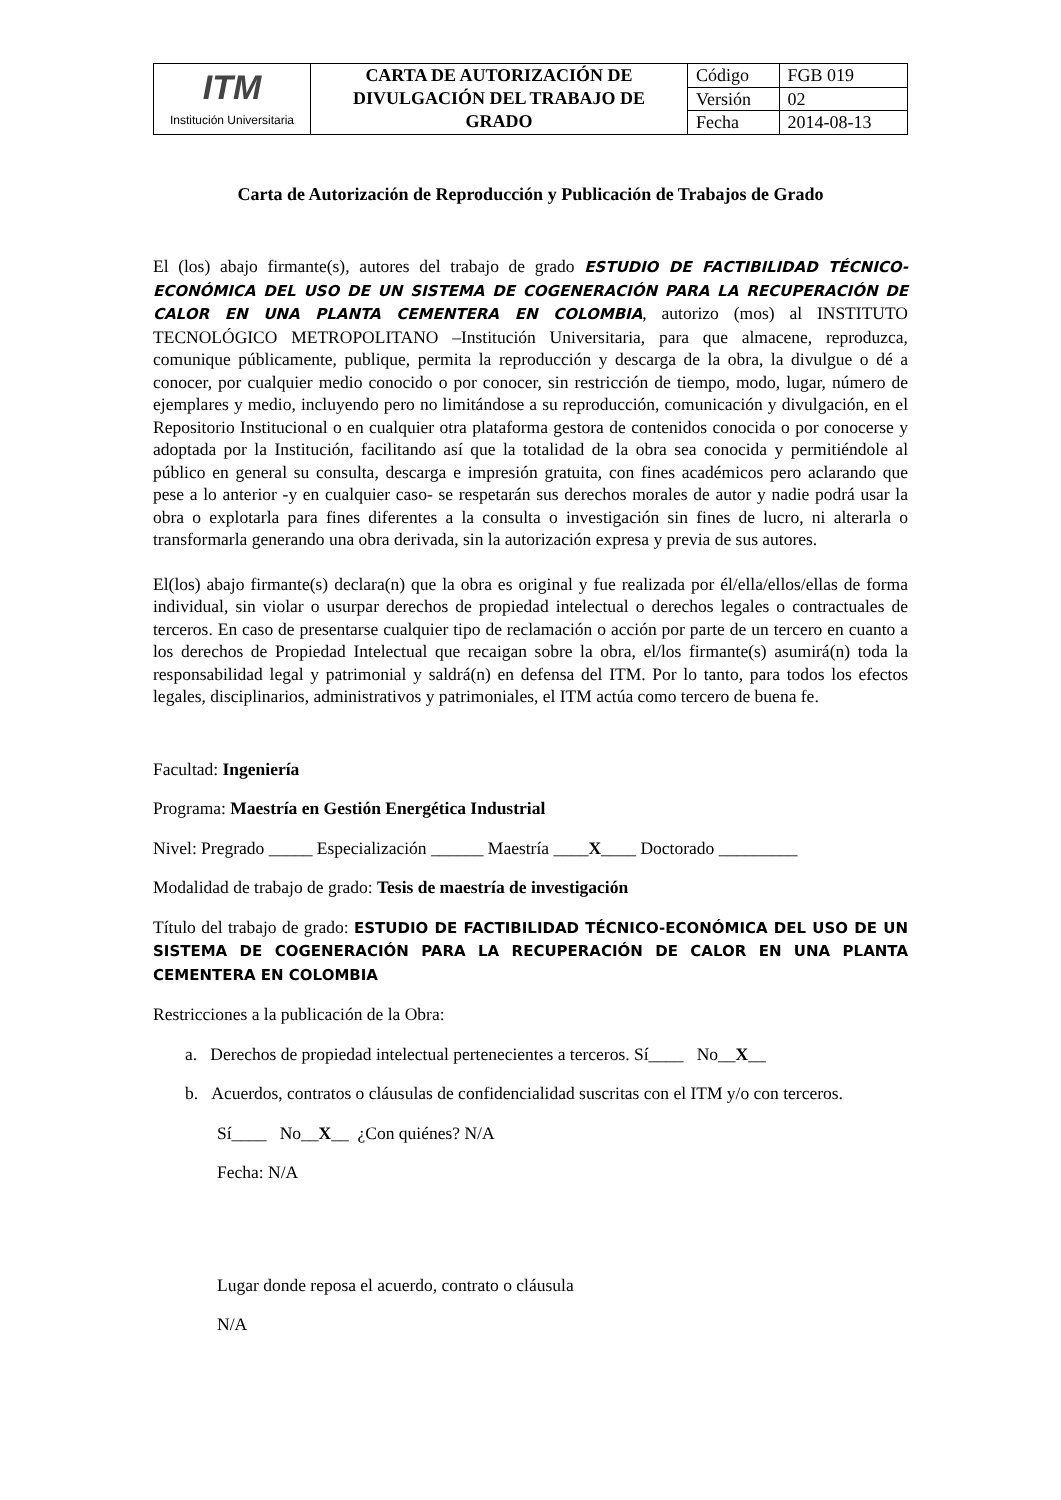| ITM Institución Universitaria | CARTA DE AUTORIZACIÓN DE DIVULGACIÓN DEL TRABAJO DE GRADO | Código | FGB 019 |
| | | Versión | 02 |
| | | Fecha | 2014-08-13 |
Carta de Autorización de Reproducción y Publicación de Trabajos de Grado
El (los) abajo firmante(s), autores del trabajo de grado ESTUDIO DE FACTIBILIDAD TÉCNICO-ECONÓMICA DEL USO DE UN SISTEMA DE COGENERACIÓN PARA LA RECUPERACIÓN DE CALOR EN UNA PLANTA CEMENTERA EN COLOMBIA, autorizo (mos) al INSTITUTO TECNOLÓGICO METROPOLITANO –Institución Universitaria, para que almacene, reproduzca, comunique públicamente, publique, permita la reproducción y descarga de la obra, la divulgue o dé a conocer, por cualquier medio conocido o por conocer, sin restricción de tiempo, modo, lugar, número de ejemplares y medio, incluyendo pero no limitándose a su reproducción, comunicación y divulgación, en el Repositorio Institucional o en cualquier otra plataforma gestora de contenidos conocida o por conocerse y adoptada por la Institución, facilitando así que la totalidad de la obra sea conocida y permitiéndole al público en general su consulta, descarga e impresión gratuita, con fines académicos pero aclarando que pese a lo anterior -y en cualquier caso- se respetarán sus derechos morales de autor y nadie podrá usar la obra o explotarla para fines diferentes a la consulta o investigación sin fines de lucro, ni alterarla o transformarla generando una obra derivada, sin la autorización expresa y previa de sus autores.
El(los) abajo firmante(s) declara(n) que la obra es original y fue realizada por él/ella/ellos/ellas de forma individual, sin violar o usurpar derechos de propiedad intelectual o derechos legales o contractuales de terceros. En caso de presentarse cualquier tipo de reclamación o acción por parte de un tercero en cuanto a los derechos de Propiedad Intelectual que recaigan sobre la obra, el/los firmante(s) asumirá(n) toda la responsabilidad legal y patrimonial y saldrá(n) en defensa del ITM. Por lo tanto, para todos los efectos legales, disciplinarios, administrativos y patrimoniales, el ITM actúa como tercero de buena fe.
Facultad: Ingeniería
Programa: Maestría en Gestión Energética Industrial
Nivel: Pregrado _____ Especialización ______ Maestría ____X____ Doctorado _________
Modalidad de trabajo de grado: Tesis de maestría de investigación
Título del trabajo de grado: ESTUDIO DE FACTIBILIDAD TÉCNICO-ECONÓMICA DEL USO DE UN SISTEMA DE COGENERACIÓN PARA LA RECUPERACIÓN DE CALOR EN UNA PLANTA CEMENTERA EN COLOMBIA
Restricciones a la publicación de la Obra:
a. Derechos de propiedad intelectual pertenecientes a terceros. Sí____ No__X__
b. Acuerdos, contratos o cláusulas de confidencialidad suscritas con el ITM y/o con terceros.
Sí____ No__X__ ¿Con quiénes? N/A
Fecha: N/A
Lugar donde reposa el acuerdo, contrato o cláusula
N/A